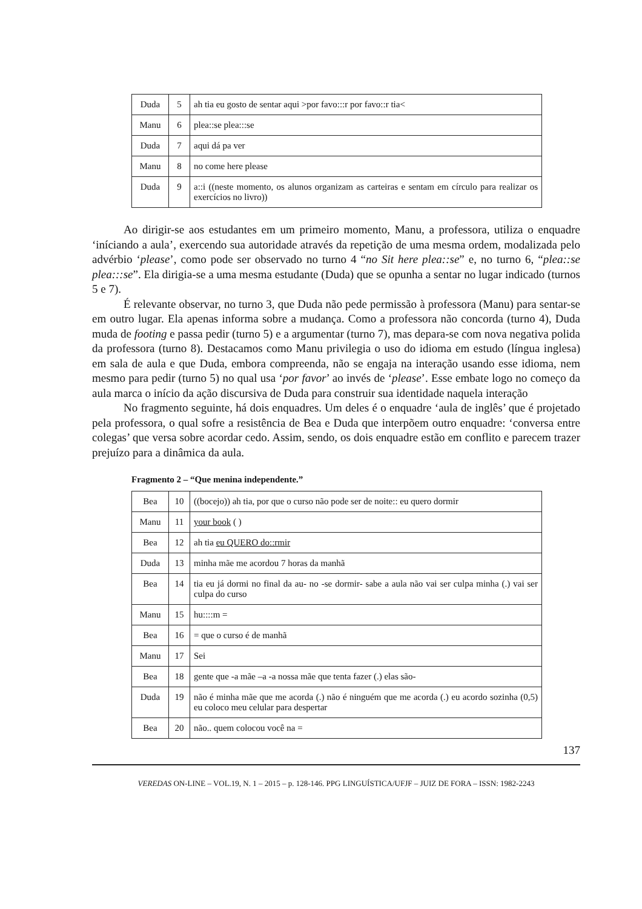| Duda | 5 | ah tia eu gosto de sentar aqui >por favo:::r por favo::r tia< |
| Manu | 6 | plea::se plea:::se |
| Duda | 7 | aqui dá pa ver |
| Manu | 8 | no come here please |
| Duda | 9 | a::i ((neste momento, os alunos organizam as carteiras e sentam em círculo para realizar os exercícios no livro)) |
Ao dirigir-se aos estudantes em um primeiro momento, Manu, a professora, utiliza o enquadre ‘iníciando a aula’, exercendo sua autoridade através da repetição de uma mesma ordem, modalizada pelo advérbio ‘please’, como pode ser observado no turno 4 “no Sit here plea::se” e, no turno 6, “plea::se plea:::se”. Ela dirigia-se a uma mesma estudante (Duda) que se opunha a sentar no lugar indicado (turnos 5 e 7).
É relevante observar, no turno 3, que Duda não pede permissão à professora (Manu) para sentar-se em outro lugar. Ela apenas informa sobre a mudança. Como a professora não concorda (turno 4), Duda muda de footing e passa pedir (turno 5) e a argumentar (turno 7), mas depara-se com nova negativa polida da professora (turno 8). Destacamos como Manu privilegia o uso do idioma em estudo (língua inglesa) em sala de aula e que Duda, embora compreenda, não se engaja na interação usando esse idioma, nem mesmo para pedir (turno 5) no qual usa ‘por favor’ ao invés de ‘please’. Esse embate logo no começo da aula marca o início da ação discursiva de Duda para construir sua identidade naquela interação
No fragmento seguinte, há dois enquadres. Um deles é o enquadre ‘aula de inglês’ que é projetado pela professora, o qual sofre a resistência de Bea e Duda que interpõem outro enquadre: ‘conversa entre colegas’ que versa sobre acordar cedo. Assim, sendo, os dois enquadre estão em conflito e parecem trazer prejuízo para a dinâmica da aula.
Fragmento 2 – “Que menina independente.”
| Bea | 10 | ((bocejo)) ah tia, por que o curso não pode ser de noite:: eu quero dormir |
| Manu | 11 | your book ( ) |
| Bea | 12 | ah tia eu QUERO do::rmir |
| Duda | 13 | minha mãe me acordou 7 horas da manhã |
| Bea | 14 | tia eu já dormi no final da au- no -se dormir- sabe a aula não vai ser culpa minha (.) vai ser culpa do curso |
| Manu | 15 | hu::::m = |
| Bea | 16 | = que o curso é de manhã |
| Manu | 17 | Sei |
| Bea | 18 | gente que -a mãe –a -a nossa mãe que tenta fazer (.) elas são- |
| Duda | 19 | não é minha mãe que me acorda (.) não é ninguém que me acorda (.) eu acordo sozinha (0,5) eu coloco meu celular para despertar |
| Bea | 20 | não.. quem colocou você na = |
137
VEREDAS ON-LINE – VOL.19, N. 1 – 2015 – p. 128-146. PPG LINGUÍSTICA/UFJF – JUIZ DE FORA – ISSN: 1982-2243